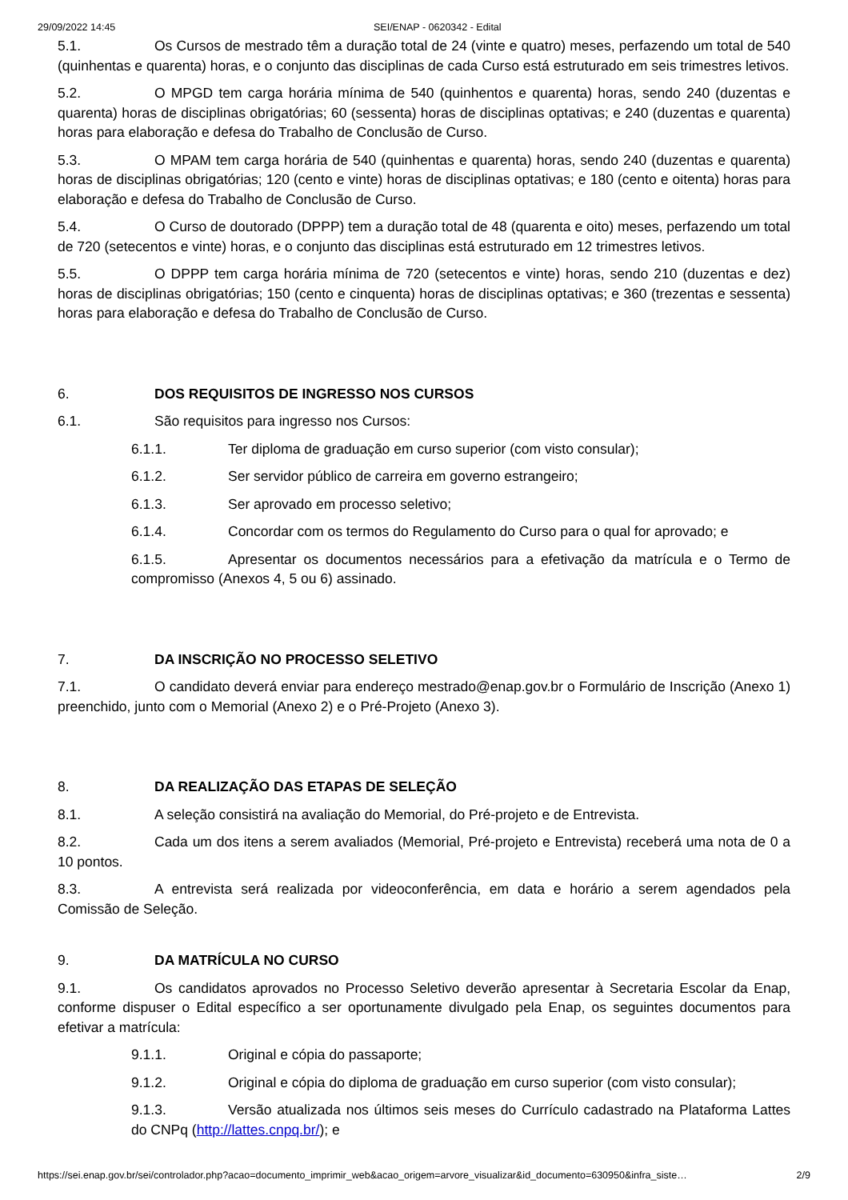29/09/2022 14:45 SEI/ENAP - 0620342 - Edital
5.1. Os Cursos de mestrado têm a duração total de 24 (vinte e quatro) meses, perfazendo um total de 540 (quinhentas e quarenta) horas, e o conjunto das disciplinas de cada Curso está estruturado em seis trimestres letivos.
5.2. O MPGD tem carga horária mínima de 540 (quinhentos e quarenta) horas, sendo 240 (duzentas e quarenta) horas de disciplinas obrigatórias; 60 (sessenta) horas de disciplinas optativas; e 240 (duzentas e quarenta) horas para elaboração e defesa do Trabalho de Conclusão de Curso.
5.3. O MPAM tem carga horária de 540 (quinhentas e quarenta) horas, sendo 240 (duzentas e quarenta) horas de disciplinas obrigatórias; 120 (cento e vinte) horas de disciplinas optativas; e 180 (cento e oitenta) horas para elaboração e defesa do Trabalho de Conclusão de Curso.
5.4. O Curso de doutorado (DPPP) tem a duração total de 48 (quarenta e oito) meses, perfazendo um total de 720 (setecentos e vinte) horas, e o conjunto das disciplinas está estruturado em 12 trimestres letivos.
5.5. O DPPP tem carga horária mínima de 720 (setecentos e vinte) horas, sendo 210 (duzentas e dez) horas de disciplinas obrigatórias; 150 (cento e cinquenta) horas de disciplinas optativas; e 360 (trezentas e sessenta) horas para elaboração e defesa do Trabalho de Conclusão de Curso.
6. DOS REQUISITOS DE INGRESSO NOS CURSOS
6.1. São requisitos para ingresso nos Cursos:
6.1.1. Ter diploma de graduação em curso superior (com visto consular);
6.1.2. Ser servidor público de carreira em governo estrangeiro;
6.1.3. Ser aprovado em processo seletivo;
6.1.4. Concordar com os termos do Regulamento do Curso para o qual for aprovado; e
6.1.5. Apresentar os documentos necessários para a efetivação da matrícula e o Termo de compromisso (Anexos 4, 5 ou 6) assinado.
7. DA INSCRIÇÃO NO PROCESSO SELETIVO
7.1. O candidato deverá enviar para endereço mestrado@enap.gov.br o Formulário de Inscrição (Anexo 1) preenchido, junto com o Memorial (Anexo 2) e o Pré-Projeto (Anexo 3).
8. DA REALIZAÇÃO DAS ETAPAS DE SELEÇÃO
8.1. A seleção consistirá na avaliação do Memorial, do Pré-projeto e de Entrevista.
8.2. Cada um dos itens a serem avaliados (Memorial, Pré-projeto e Entrevista) receberá uma nota de 0 a 10 pontos.
8.3. A entrevista será realizada por videoconferência, em data e horário a serem agendados pela Comissão de Seleção.
9. DA MATRÍCULA NO CURSO
9.1. Os candidatos aprovados no Processo Seletivo deverão apresentar à Secretaria Escolar da Enap, conforme dispuser o Edital específico a ser oportunamente divulgado pela Enap, os seguintes documentos para efetivar a matrícula:
9.1.1. Original e cópia do passaporte;
9.1.2. Original e cópia do diploma de graduação em curso superior (com visto consular);
9.1.3. Versão atualizada nos últimos seis meses do Currículo cadastrado na Plataforma Lattes do CNPq (http://lattes.cnpq.br/); e
https://sei.enap.gov.br/sei/controlador.php?acao=documento_imprimir_web&acao_origem=arvore_visualizar&id_documento=630950&infra_siste… 2/9